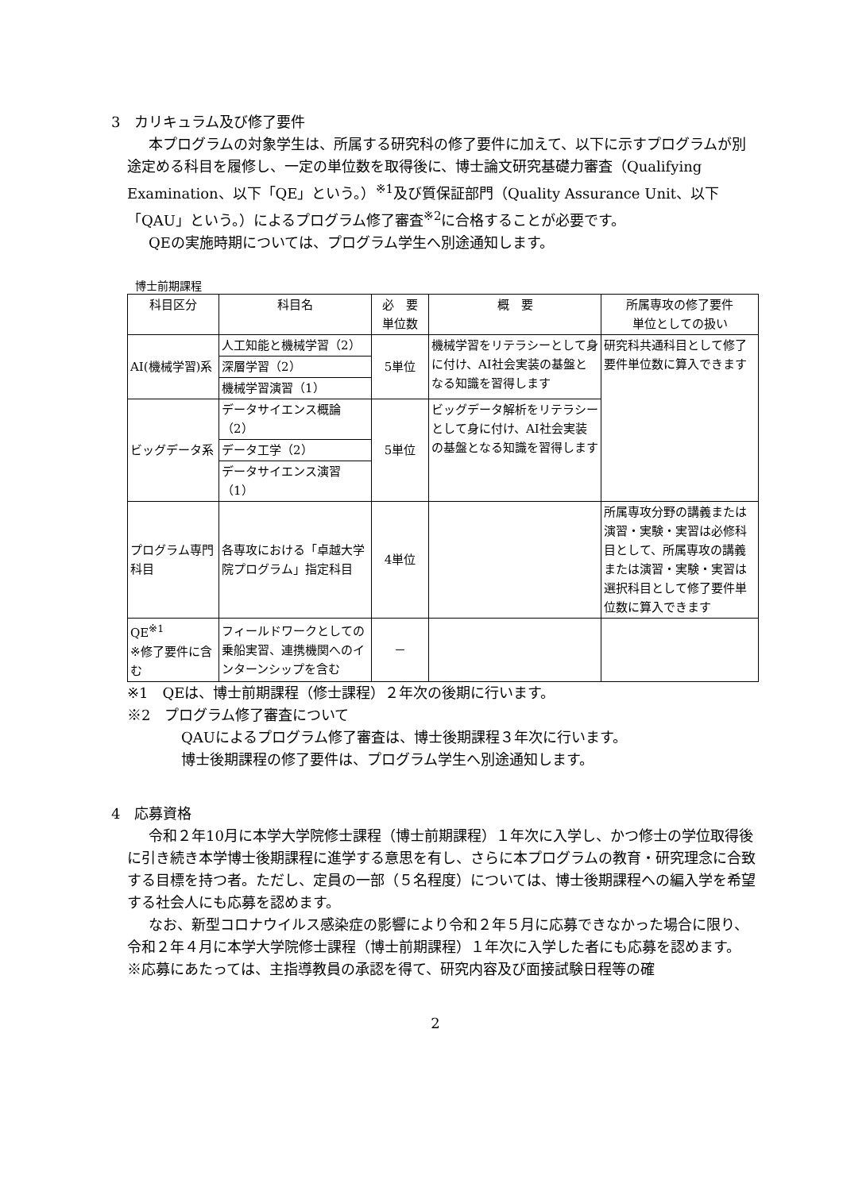3　カリキュラム及び修了要件
本プログラムの対象学生は、所属する研究科の修了要件に加えて、以下に示すプログラムが別途定める科目を履修し、一定の単位数を取得後に、博士論文研究基礎力審査（Qualifying Examination、以下「QE」という。）<sup>※1</sup>及び質保証部門（Quality Assurance Unit、以下「QAU」という。）によるプログラム修了審査<sup>※2</sup>に合格することが必要です。
QEの実施時期については、プログラム学生へ別途通知します。
博士前期課程
| 科目区分 | 科目名 | 必 要 単位数 | 概 要 | 所属専攻の修了要件 単位としての扱い |
| --- | --- | --- | --- | --- |
| AI(機械学習)系 | 人工知能と機械学習（2） | 5単位 | 機械学習をリテラシーとして身に付け、AI社会実装の基盤となる知識を習得します | 研究科共通科目として修了要件単位数に算入できます |
| | 深層学習（2） | | | |
| | 機械学習演習（1） | | | |
| ビッグデータ系 | データサイエンス概論（2） | 5単位 | ビッグデータ解析をリテラシーとして身に付け、AI社会実装の基盤となる知識を習得します | |
| | データ工学（2） | | | |
| | データサイエンス演習（1） | | | |
| プログラム専門科目 | 各専攻における「卓越大学院プログラム」指定科目 | 4単位 | | 所属専攻分野の講義または演習・実験・実習は必修科目として、所属専攻の講義または演習・実験・実習は選択科目として修了要件単位数に算入できます |
| QE<sup>※1</sup> ※修了要件に含む | フィールドワークとしての乗船実習、連携機関へのインターンシップを含む | － | | |
※1　QEは、博士前期課程（修士課程）２年次の後期に行います。
※2　プログラム修了審査について
QAUによるプログラム修了審査は、博士後期課程３年次に行います。
博士後期課程の修了要件は、プログラム学生へ別途通知します。
4　応募資格
令和２年10月に本学大学院修士課程（博士前期課程）１年次に入学し、かつ修士の学位取得後に引き続き本学博士後期課程に進学する意思を有し、さらに本プログラムの教育・研究理念に合致する目標を持つ者。ただし、定員の一部（５名程度）については、博士後期課程への編入学を希望する社会人にも応募を認めます。
なお、新型コロナウイルス感染症の影響により令和２年５月に応募できなかった場合に限り、令和２年４月に本学大学院修士課程（博士前期課程）１年次に入学した者にも応募を認めます。
※応募にあたっては、主指導教員の承認を得て、研究内容及び面接試験日程等の確
2